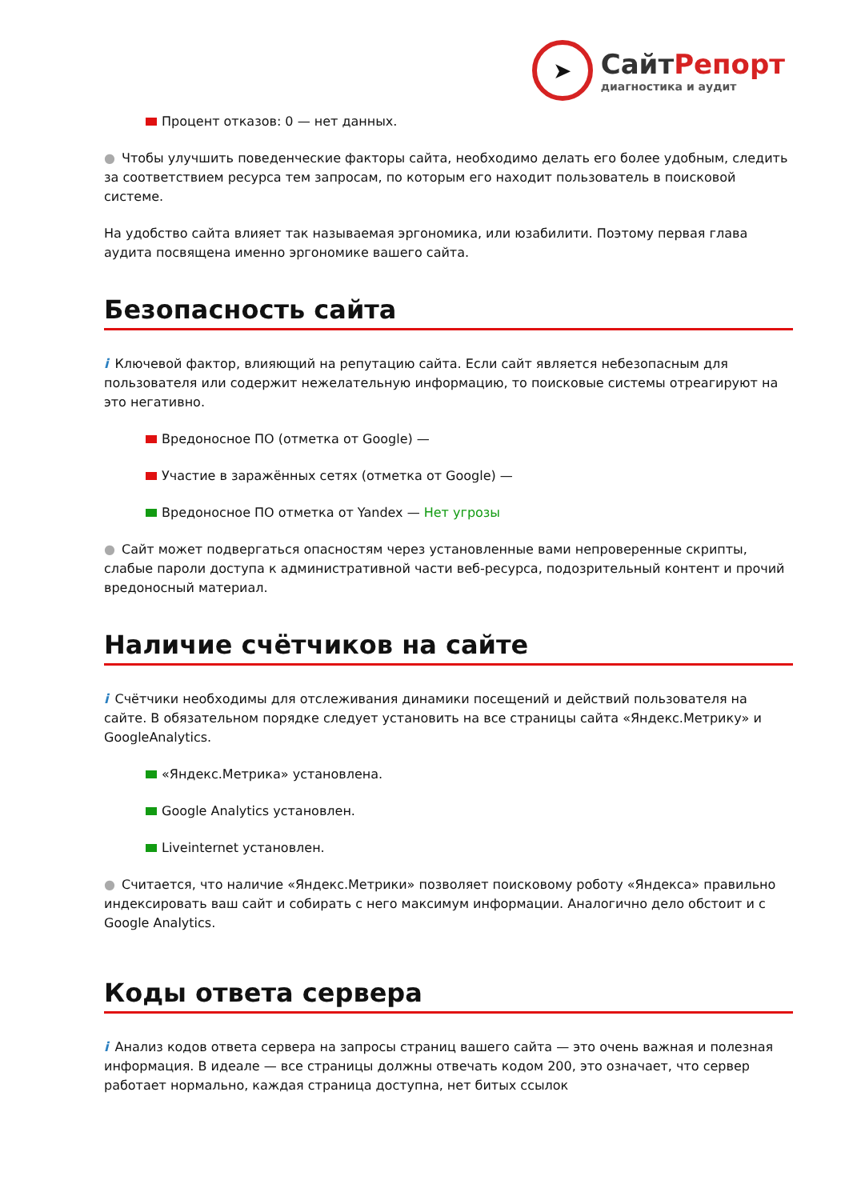➤
СайтРепорт
диагностика и аудит
Процент отказов: 0 — нет данных.
● Чтобы улучшить поведенческие факторы сайта, необходимо делать его более удобным, следить за соответствием ресурса тем запросам, по которым его находит пользователь в поисковой системе.
На удобство сайта влияет так называемая эргономика, или юзабилити. Поэтому первая глава аудита посвящена именно эргономике вашего сайта.
Безопасность сайта
i Ключевой фактор, влияющий на репутацию сайта. Если сайт является небезопасным для пользователя или содержит нежелательную информацию, то поисковые системы отреагируют на это негативно.
Вредоносное ПО (отметка от Google) —
Участие в заражённых сетях (отметка от Google) —
Вредоносное ПО отметка от Yandex — Нет угрозы
● Сайт может подвергаться опасностям через установленные вами непроверенные скрипты, слабые пароли доступа к административной части веб-ресурса, подозрительный контент и прочий вредоносный материал.
Наличие счётчиков на сайте
i Счётчики необходимы для отслеживания динамики посещений и действий пользователя на сайте. В обязательном порядке следует установить на все страницы сайта «Яндекс.Метрику» и GoogleAnalytics.
«Яндекс.Метрика» установлена.
Google Analytics установлен.
Liveinternet установлен.
● Считается, что наличие «Яндекс.Метрики» позволяет поисковому роботу «Яндекса» правильно индексировать ваш сайт и собирать с него максимум информации. Аналогично дело обстоит и с Google Analytics.
Коды ответа сервера
i Анализ кодов ответа сервера на запросы страниц вашего сайта — это очень важная и полезная информация. В идеале — все страницы должны отвечать кодом 200, это означает, что сервер работает нормально, каждая страница доступна, нет битых ссылок